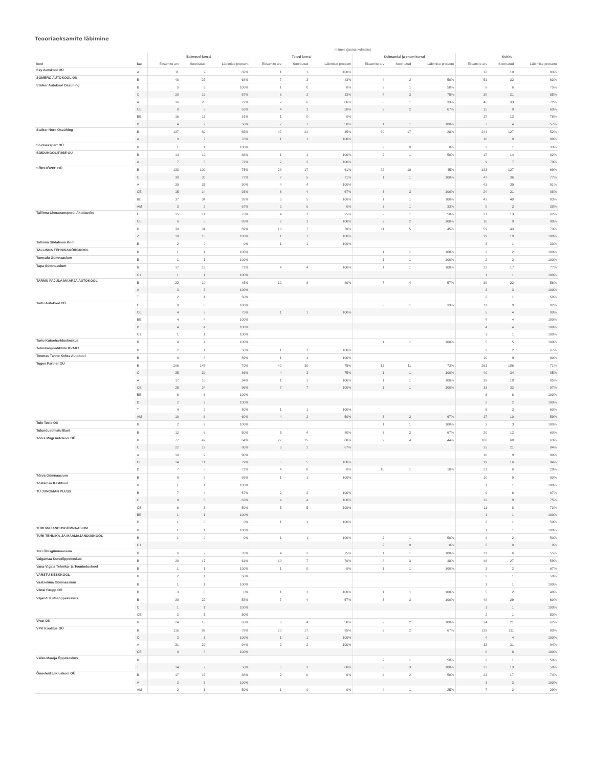Teooriaeksamite läbimine
| | | mitmes (jaotus kolmeks) | | | | | | | | | | | |
| --- | --- | --- | --- | --- | --- | --- | --- | --- | --- | --- | --- | --- | --- |
| | | Esimesel korral | | | Teisel korral | | | Kolmandal ja enam korral | | | Kokku | | |
| kool | kat | Eksamite arv | Sooritatud | Läbimise protsent | Eksamite arv | Sooritatud | Läbimise protsent | Eksamite arv | Sooritatud | Läbimise protsent | Eksamite arv | Sooritatud | Läbimise protsent |
| Sky Autokool OÜ | A | 11 | 9 | 82% | 1 | 1 | 100% | | | | 12 | 10 | 83% |
| SOMERO AUTOKOOL OÜ | B | 40 | 27 | 68% | 7 | 3 | 43% | 4 | 2 | 50% | 51 | 32 | 63% |
| Stalker Autokool Osaühing | B | 5 | 5 | 100% | 1 | 0 | 0% | 2 | 1 | 50% | 8 | 6 | 75% |
| | C | 28 | 16 | 57% | 6 | 2 | 33% | 4 | 3 | 75% | 38 | 21 | 55% |
| | A | 36 | 26 | 72% | 7 | 6 | 86% | 3 | 1 | 33% | 46 | 33 | 72% |
| | CE | 8 | 5 | 63% | 4 | 2 | 50% | 3 | 2 | 67% | 15 | 9 | 60% |
| | BE | 16 | 13 | 81% | 1 | 0 | 0% | | | | 17 | 13 | 76% |
| | D | 4 | 2 | 50% | 2 | 1 | 50% | 1 | 1 | 100% | 7 | 4 | 57% |
| Stalker Nord Osaühing | B | 137 | 89 | 65% | 47 | 21 | 45% | 60 | 17 | 28% | 244 | 127 | 52% |
| | A | 9 | 7 | 78% | 1 | 1 | 100% | | | | 10 | 8 | 80% |
| Söiduekspert OÜ | B | 1 | 1 | 100% | | | | 2 | 0 | 0% | 3 | 1 | 33% |
| SÕIDUKOOLITUSE OÜ | B | 14 | 12 | 86% | 1 | 1 | 100% | 2 | 1 | 50% | 17 | 14 | 82% |
| | A | 7 | 5 | 71% | 2 | 2 | 100% | | | | 9 | 7 | 78% |
| SÕIDUÕPPE OÜ | B | 133 | 100 | 75% | 28 | 17 | 61% | 22 | 10 | 45% | 183 | 127 | 69% |
| | C | 39 | 30 | 77% | 7 | 5 | 71% | 1 | 1 | 100% | 47 | 36 | 77% |
| | A | 39 | 35 | 90% | 4 | 4 | 100% | | | | 43 | 39 | 91% |
| | CE | 15 | 14 | 93% | 6 | 4 | 67% | 3 | 3 | 100% | 24 | 21 | 88% |
| | BE | 37 | 34 | 92% | 5 | 5 | 100% | 1 | 1 | 100% | 43 | 40 | 93% |
| | AM | 3 | 2 | 67% | 2 | 0 | 0% | 3 | 1 | 33% | 8 | 3 | 38% |
| Tallinna Linnatranspordi Aktsiaselts | C | 15 | 11 | 73% | 4 | 1 | 25% | 2 | 1 | 50% | 21 | 13 | 62% |
| | CE | 6 | 5 | 83% | 2 | 2 | 100% | 2 | 2 | 100% | 10 | 9 | 90% |
| | D | 38 | 31 | 82% | 10 | 7 | 70% | 11 | 5 | 45% | 59 | 43 | 73% |
| | Z | 18 | 18 | 100% | 1 | 1 | 100% | | | | 19 | 19 | 100% |
| Tallinna Südalinna Kool | B | 2 | 0 | 0% | 1 | 1 | 100% | | | | 3 | 1 | 33% |
| TALLINNA TEHNIKAKÕRGKOOL | B | 1 | 1 | 100% | | | | 1 | 1 | 100% | 2 | 2 | 100% |
| Tamsalu Gümnaasium | B | 1 | 1 | 100% | | | | 1 | 1 | 100% | 2 | 2 | 100% |
| Tapa Gümnaasium | B | 17 | 12 | 71% | 4 | 4 | 100% | 1 | 1 | 100% | 22 | 17 | 77% |
| | C1 | 1 | 1 | 100% | | | | | | | 1 | 1 | 100% |
| TARMU PAJULA MAARJA AUTOKOOL | B | 22 | 10 | 45% | 10 | 8 | 80% | 7 | 4 | 57% | 39 | 22 | 56% |
| | A | 3 | 3 | 100% | | | | | | | 3 | 3 | 100% |
| | T | 2 | 1 | 50% | | | | | | | 2 | 1 | 50% |
| Tartu Autokool OÜ | C | 8 | 8 | 100% | | | | 3 | 1 | 33% | 11 | 9 | 82% |
| | CE | 4 | 3 | 75% | 1 | 1 | 100% | | | | 5 | 4 | 80% |
| | BE | 4 | 4 | 100% | | | | | | | 4 | 4 | 100% |
| | D | 4 | 4 | 100% | | | | | | | 4 | 4 | 100% |
| | C1 | 1 | 1 | 100% | | | | | | | 1 | 1 | 100% |
| Tartu Kutsehariduskeskus | B | 4 | 4 | 100% | | | | 1 | 1 | 100% | 5 | 5 | 100% |
| Tehnikaspordiklubi KVART | B | 2 | 1 | 50% | 1 | 1 | 100% | | | | 3 | 2 | 67% |
| Toomas Tanne Kehra Autokool | B | 9 | 8 | 89% | 1 | 1 | 100% | | | | 10 | 9 | 90% |
| Tugev Partner OÜ | B | 206 | 145 | 70% | 40 | 30 | 75% | 15 | 11 | 73% | 261 | 186 | 71% |
| | C | 35 | 30 | 86% | 4 | 3 | 75% | 1 | 1 | 100% | 40 | 34 | 85% |
| | A | 17 | 16 | 94% | 1 | 1 | 100% | 1 | 1 | 100% | 19 | 18 | 95% |
| | CE | 25 | 24 | 96% | 7 | 7 | 100% | 1 | 1 | 100% | 33 | 32 | 97% |
| | BE | 6 | 6 | 100% | | | | | | | 6 | 6 | 100% |
| | D | 2 | 2 | 100% | | | | | | | 2 | 2 | 100% |
| | T | 4 | 2 | 50% | 1 | 1 | 100% | | | | 5 | 3 | 60% |
| | AM | 10 | 6 | 60% | 4 | 2 | 50% | 3 | 2 | 67% | 17 | 10 | 59% |
| Tule Teele OÜ | B | 2 | 2 | 100% | | | | 1 | 1 | 100% | 3 | 3 | 100% |
| Tulundusühistu Illani | B | 12 | 6 | 50% | 5 | 4 | 80% | 3 | 2 | 67% | 20 | 12 | 60% |
| Tõnis Mägi Autokool OÜ | B | 77 | 49 | 64% | 22 | 15 | 68% | 9 | 4 | 44% | 108 | 68 | 63% |
| | C | 22 | 19 | 86% | 3 | 2 | 67% | | | | 25 | 21 | 84% |
| | A | 10 | 9 | 90% | | | | | | | 10 | 9 | 90% |
| | CE | 14 | 11 | 79% | 5 | 5 | 100% | | | | 19 | 16 | 84% |
| | D | 7 | 5 | 71% | 4 | 0 | 0% | 10 | 1 | 10% | 21 | 6 | 29% |
| Tõrva Gümnaasium | B | 9 | 8 | 89% | 1 | 1 | 100% | | | | 10 | 9 | 90% |
| Tõstamaa Keskkool | B | 1 | 1 | 100% | | | | | | | 1 | 1 | 100% |
| TÜ JUNGMAN PLUSS | B | 7 | 4 | 57% | 2 | 2 | 100% | | | | 9 | 6 | 67% |
| | C | 8 | 5 | 63% | 4 | 4 | 100% | | | | 12 | 9 | 75% |
| | CE | 6 | 3 | 50% | 5 | 5 | 100% | | | | 11 | 8 | 73% |
| | BE | 1 | 1 | 100% | | | | | | | 1 | 1 | 100% |
| | D | 1 | 0 | 0% | 1 | 1 | 100% | | | | 2 | 1 | 50% |
| TÜRI MAJANDUSGÜMNAASIUM | B | 1 | 1 | 100% | | | | | | | 1 | 1 | 100% |
| TÜRI TEHNIKA-JA MAAMAJANDUSKOOL | B | 1 | 0 | 0% | 1 | 1 | 100% | 2 | 1 | 50% | 4 | 2 | 50% |
| | C1 | | | | | | | 2 | 0 | 0% | 2 | 0 | 0% |
| Türi Ühisgümnaasium | B | 6 | 2 | 33% | 4 | 3 | 75% | 1 | 1 | 100% | 11 | 6 | 55% |
| Valgamaa Kutseõppekeskus | B | 28 | 17 | 61% | 10 | 7 | 70% | 8 | 3 | 38% | 46 | 27 | 59% |
| Vana-Vigala Tehnika- ja Teeninduskool | B | 1 | 1 | 100% | 1 | 0 | 0% | 1 | 1 | 100% | 3 | 2 | 67% |
| VARSTU KESKKOOL | B | 2 | 1 | 50% | | | | | | | 2 | 1 | 50% |
| Vastseliina Gümnaasium | B | 1 | 1 | 100% | | | | | | | 1 | 1 | 100% |
| Viktal Grupp OÜ | B | 3 | 0 | 0% | 1 | 1 | 100% | 1 | 1 | 100% | 5 | 2 | 40% |
| Viljandi Kutseõppekeskus | B | 38 | 22 | 58% | 7 | 4 | 57% | 3 | 3 | 100% | 48 | 29 | 60% |
| | C | 1 | 1 | 100% | | | | | | | 1 | 1 | 100% |
| | CE | 2 | 1 | 50% | | | | | | | 2 | 1 | 50% |
| Vivat OÜ | B | 24 | 15 | 63% | 8 | 4 | 50% | 2 | 2 | 100% | 34 | 21 | 62% |
| VPK Koolitus OÜ | B | 116 | 92 | 79% | 20 | 17 | 85% | 3 | 2 | 67% | 139 | 111 | 80% |
| | C | 3 | 3 | 100% | 1 | 1 | 100% | | | | 4 | 4 | 100% |
| | A | 31 | 29 | 94% | 2 | 2 | 100% | | | | 33 | 31 | 94% |
| | CE | 8 | 8 | 100% | | | | | | | 8 | 8 | 100% |
| Väike-Maarja Õppekeskus | B | | | | | | | 2 | 1 | 50% | 2 | 1 | 50% |
| | T | 14 | 7 | 50% | 5 | 3 | 60% | 3 | 3 | 100% | 22 | 13 | 59% |
| Õnneleid Liikluskool OÜ | B | 17 | 15 | 88% | 2 | 0 | 0% | 4 | 2 | 50% | 23 | 17 | 74% |
| | A | 3 | 3 | 100% | | | | | | | 3 | 3 | 100% |
| | AM | 2 | 1 | 50% | 1 | 0 | 0% | 4 | 1 | 25% | 7 | 2 | 29% |